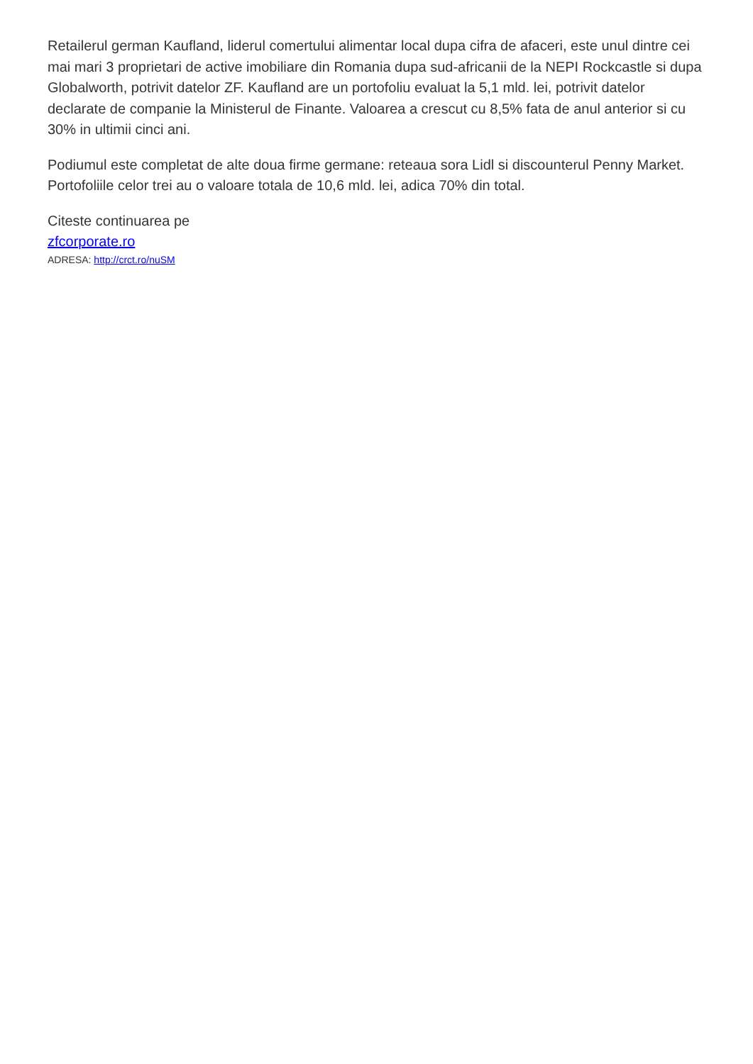Retailerul german Kaufland, liderul comertului alimentar local dupa cifra de afaceri, este unul dintre cei mai mari 3 proprietari de active imobiliare din Romania dupa sud-africanii de la NEPI Rockcastle si dupa Globalworth, potrivit datelor ZF. Kaufland are un portofoliu evaluat la 5,1 mld. lei, potrivit datelor declarate de companie la Ministerul de Finante. Valoarea a crescut cu 8,5% fata de anul anterior si cu 30% in ultimii cinci ani.
Podiumul este completat de alte doua firme germane: reteaua sora Lidl si discounterul Penny Market. Portofoliile celor trei au o valoare totala de 10,6 mld. lei, adica 70% din total.
Citeste continuarea pe
zfcorporate.ro
ADRESA: http://crct.ro/nuSM